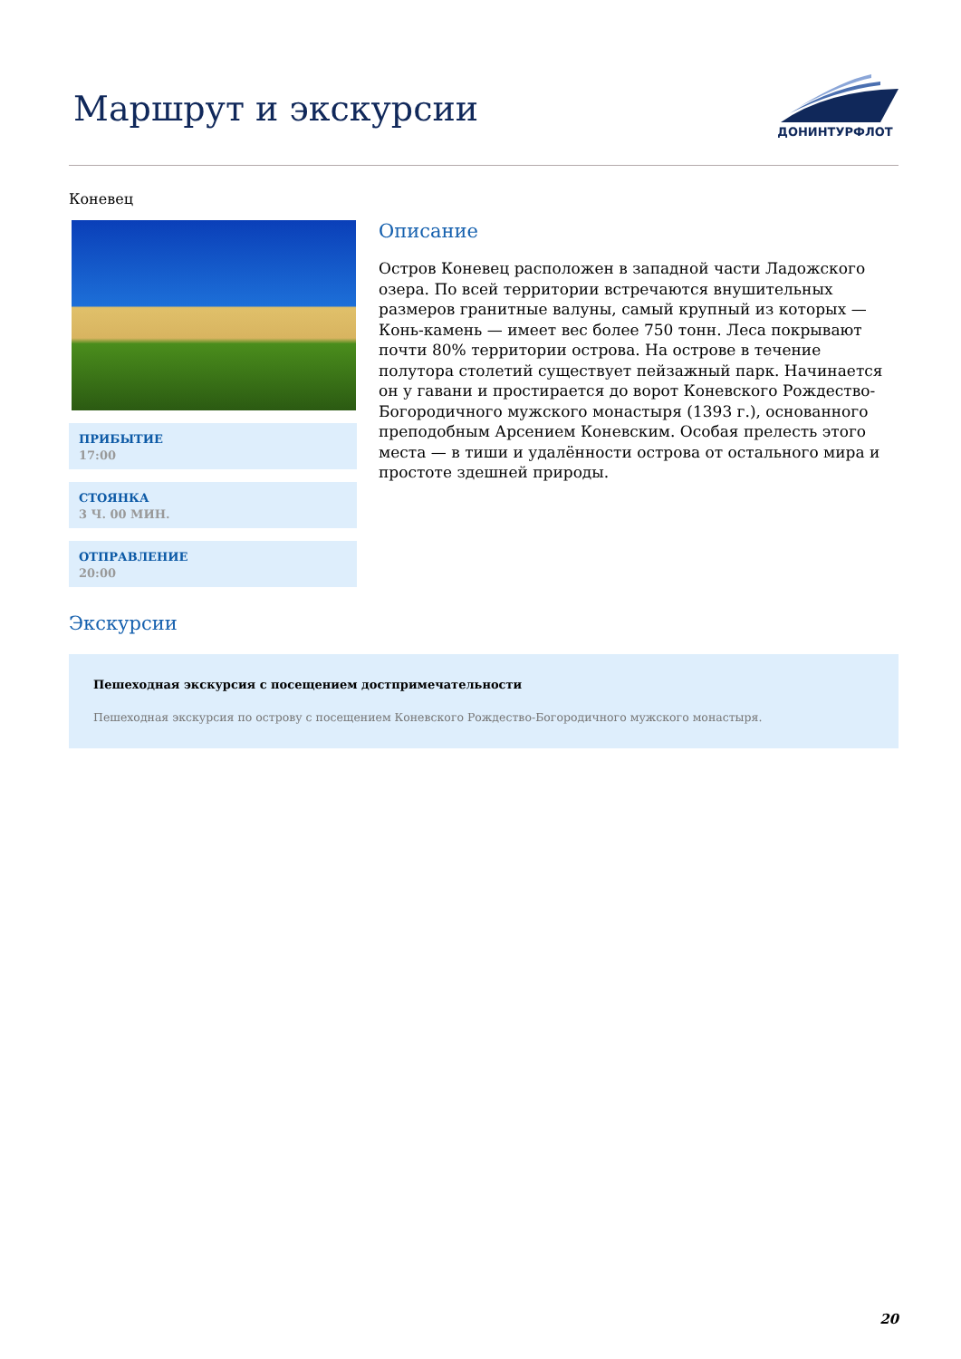Маршрут и экскурсии
ДОНИНТУРФЛОТ
Коневец
ПРИБЫТИЕ
17:00
СТОЯНКА
3 Ч. 00 МИН.
ОТПРАВЛЕНИЕ
20:00
Описание
Остров Коневец расположен в западной части Ладожского озера. По всей территории встречаются внушительных размеров гранитные валуны, самый крупный из которых — Конь-камень — имеет вес более 750 тонн. Леса покрывают почти 80% территории острова. На острове в течение полутора столетий существует пейзажный парк. Начинается он у гавани и простирается до ворот Коневского Рождество-Богородичного мужского монастыря (1393 г.), основанного преподобным Арсением Коневским. Особая прелесть этого места — в тиши и удалённости острова от остального мира и простоте здешней природы.
Экскурсии
Пешеходная экскурсия с посещением достпримечательности
Пешеходная экскурсия по острову с посещением Коневского Рождество-Богородичного мужского монастыря.
20